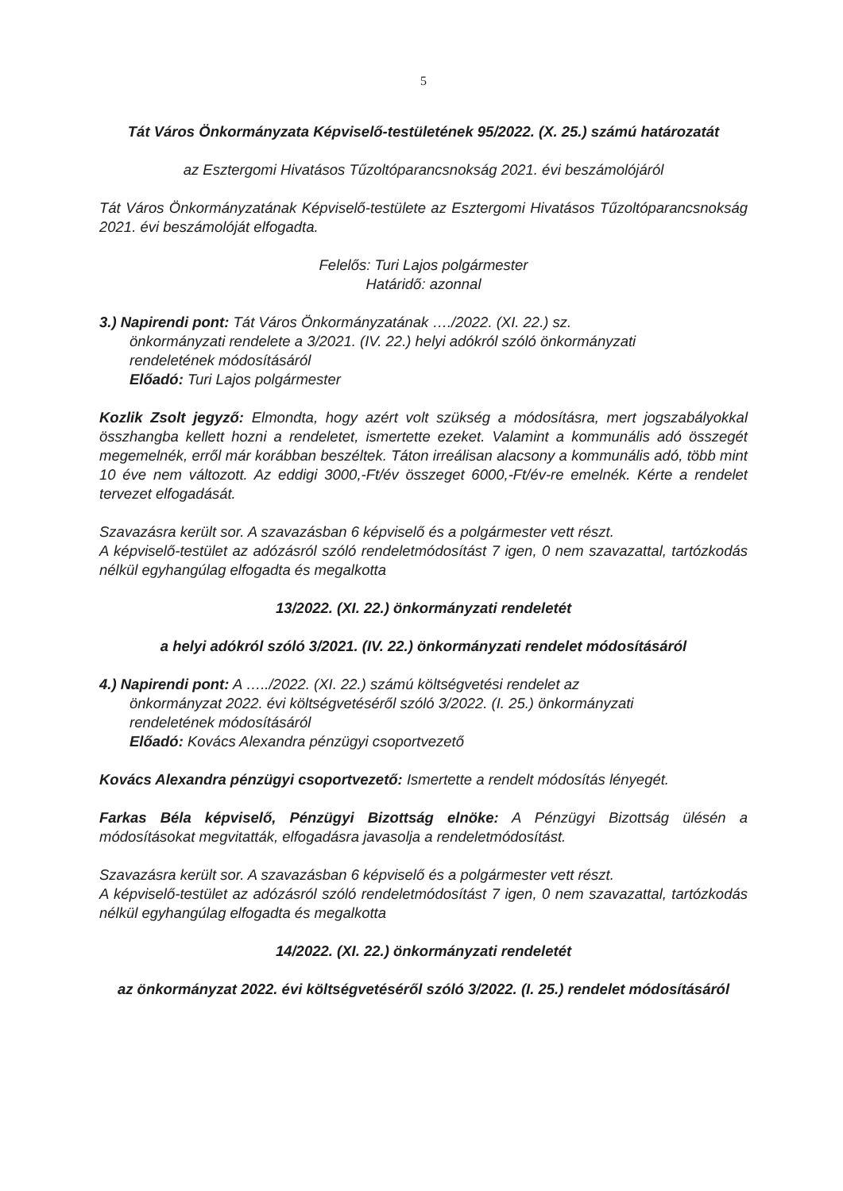5
Tát Város Önkormányzata Képviselő-testületének 95/2022. (X. 25.) számú határozatát
az Esztergomi Hivatásos Tűzoltóparancsnokság 2021. évi beszámolójáról
Tát Város Önkormányzatának Képviselő-testülete az Esztergomi Hivatásos Tűzoltóparancsnokság 2021. évi beszámolóját elfogadta.
Felelős: Turi Lajos polgármester
Határidő: azonnal
3.) Napirendi pont: Tát Város Önkormányzatának …./2022. (XI. 22.) sz.
önkormányzati rendelete a 3/2021. (IV. 22.) helyi adókról szóló önkormányzati
rendeletének módosításáról
Előadó: Turi Lajos polgármester
Kozlik Zsolt jegyző: Elmondta, hogy azért volt szükség a módosításra, mert jogszabályokkal összhangba kellett hozni a rendeletet, ismertette ezeket. Valamint a kommunális adó összegét megemelnék, erről már korábban beszéltek. Táton irreálisan alacsony a kommunális adó, több mint 10 éve nem változott. Az eddigi 3000,-Ft/év összeget 6000,-Ft/év-re emelnék. Kérte a rendelet tervezet elfogadását.
Szavazásra került sor. A szavazásban 6 képviselő és a polgármester vett részt.
A képviselő-testület az adózásról szóló rendeletmódosítást 7 igen, 0 nem szavazattal, tartózkodás nélkül egyhangúlag elfogadta és megalkotta
13/2022. (XI. 22.) önkormányzati rendeletét
a helyi adókról szóló 3/2021. (IV. 22.) önkormányzati rendelet módosításáról
4.) Napirendi pont: A …../2022. (XI. 22.) számú költségvetési rendelet az
önkormányzat 2022. évi költségvetéséről szóló 3/2022. (I. 25.) önkormányzati
rendeletének módosításáról
Előadó: Kovács Alexandra pénzügyi csoportvezető
Kovács Alexandra pénzügyi csoportvezető: Ismertette a rendelt módosítás lényegét.
Farkas Béla képviselő, Pénzügyi Bizottság elnöke: A Pénzügyi Bizottság ülésén a módosításokat megvitatták, elfogadásra javasolja a rendeletmódosítást.
Szavazásra került sor. A szavazásban 6 képviselő és a polgármester vett részt.
A képviselő-testület az adózásról szóló rendeletmódosítást 7 igen, 0 nem szavazattal, tartózkodás nélkül egyhangúlag elfogadta és megalkotta
14/2022. (XI. 22.) önkormányzati rendeletét
az önkormányzat 2022. évi költségvetéséről szóló 3/2022. (I. 25.) rendelet módosításáról